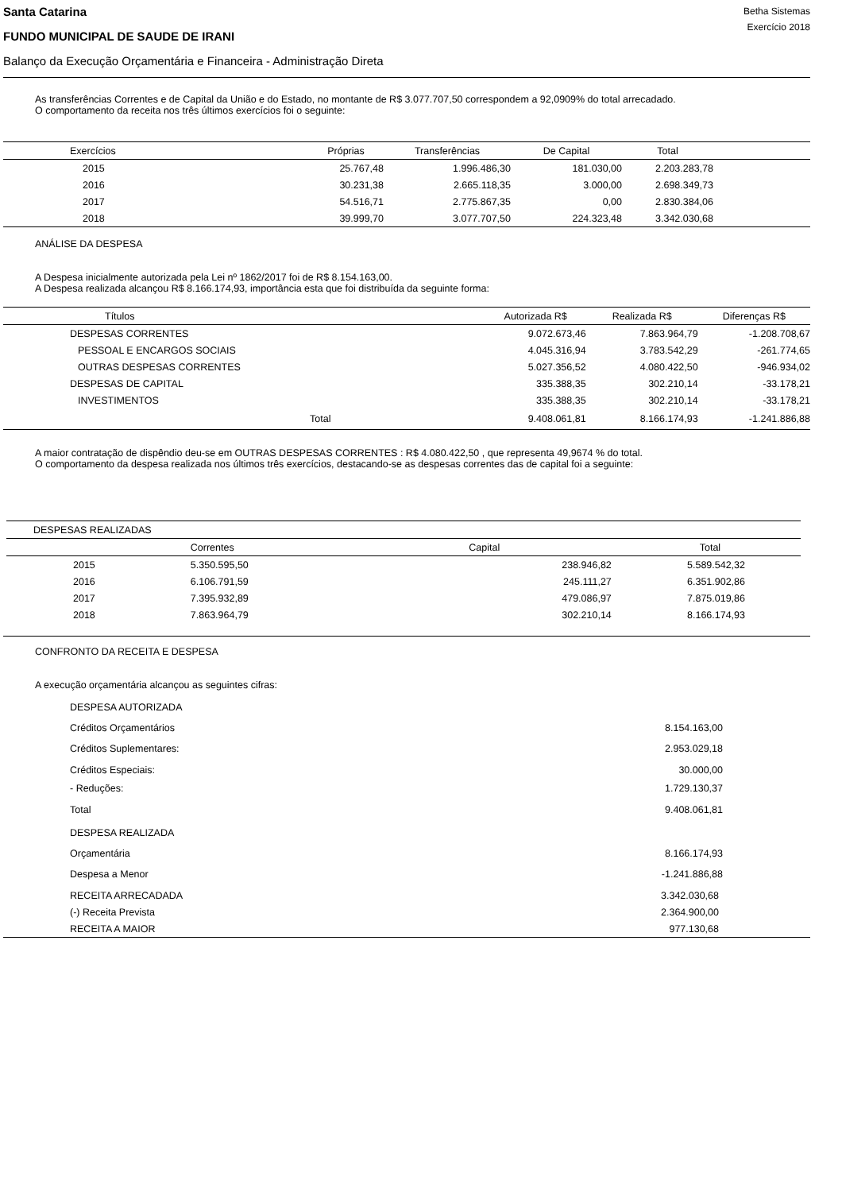Santa Catarina
FUNDO MUNICIPAL DE SAUDE DE IRANI
Betha Sistemas
Exercício 2018
Balanço da Execução Orçamentária e Financeira - Administração Direta
As transferências Correntes e de Capital da União e do Estado, no montante de R$ 3.077.707,50 correspondem a 92,0909% do total arrecadado.
O comportamento da receita nos três últimos exercícios foi o seguinte:
| Exercícios | Próprias | Transferências | De Capital | Total | |
| --- | --- | --- | --- | --- | --- |
| 2015 | 25.767,48 | 1.996.486,30 | 181.030,00 | 2.203.283,78 | |
| 2016 | 30.231,38 | 2.665.118,35 | 3.000,00 | 2.698.349,73 | |
| 2017 | 54.516,71 | 2.775.867,35 | 0,00 | 2.830.384,06 | |
| 2018 | 39.999,70 | 3.077.707,50 | 224.323,48 | 3.342.030,68 | |
ANÁLISE DA DESPESA
A Despesa inicialmente autorizada pela Lei nº 1862/2017 foi de R$ 8.154.163,00.
A Despesa realizada alcançou R$ 8.166.174,93, importância esta que foi distribuída da seguinte forma:
| Títulos | Autorizada R$ | Realizada R$ | Diferenças R$ | |
| --- | --- | --- | --- | --- |
| DESPESAS CORRENTES | 9.072.673,46 | 7.863.964,79 | -1.208.708,67 | |
| PESSOAL E ENCARGOS SOCIAIS | 4.045.316,94 | 3.783.542,29 | -261.774,65 | |
| OUTRAS DESPESAS CORRENTES | 5.027.356,52 | 4.080.422,50 | -946.934,02 | |
| DESPESAS DE CAPITAL | 335.388,35 | 302.210,14 | -33.178,21 | |
| INVESTIMENTOS | 335.388,35 | 302.210,14 | -33.178,21 | |
| Total | 9.408.061,81 | 8.166.174,93 | -1.241.886,88 | |
A maior contratação de dispêndio deu-se em OUTRAS DESPESAS CORRENTES : R$ 4.080.422,50 , que representa 49,9674 % do total.
O comportamento da despesa realizada nos últimos três exercícios, destacando-se as despesas correntes das de capital foi a seguinte:
| DESPESAS REALIZADAS | | | |
| | Correntes | Capital | Total |
| 2015 | 5.350.595,50 | 238.946,82 | 5.589.542,32 |
| 2016 | 6.106.791,59 | 245.111,27 | 6.351.902,86 |
| 2017 | 7.395.932,89 | 479.086,97 | 7.875.019,86 |
| 2018 | 7.863.964,79 | 302.210,14 | 8.166.174,93 |
CONFRONTO DA RECEITA E DESPESA
A execução orçamentária alcançou as seguintes cifras:
| DESPESA AUTORIZADA | |
| Créditos Orçamentários | 8.154.163,00 |
| Créditos Suplementares: | 2.953.029,18 |
| Créditos Especiais: | 30.000,00 |
| - Reduções: | 1.729.130,37 |
| Total | 9.408.061,81 |
| DESPESA REALIZADA | |
| Orçamentária | 8.166.174,93 |
| Despesa a Menor | -1.241.886,88 |
| RECEITA ARRECADADA | 3.342.030,68 |
| (-) Receita Prevista | 2.364.900,00 |
| RECEITA A MAIOR | 977.130,68 |